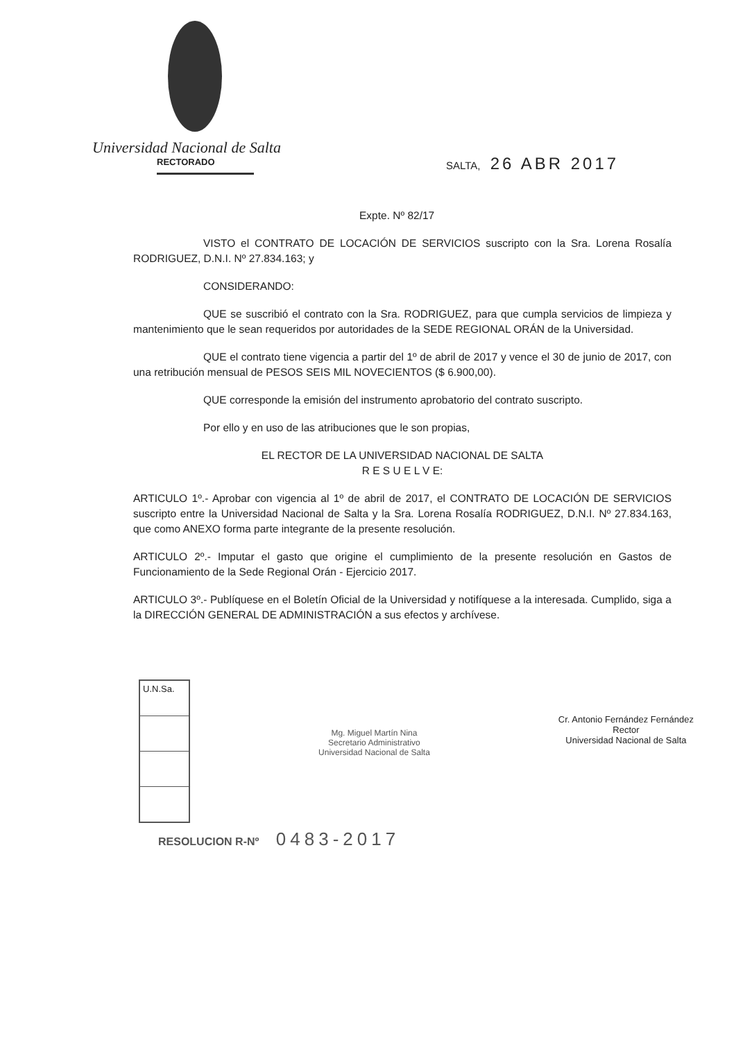Universidad Nacional de Salta
RECTORADO
SALTA, 26 ABR 2017
Expte. Nº 82/17
VISTO el CONTRATO DE LOCACIÓN DE SERVICIOS suscripto con la Sra. Lorena Rosalía RODRIGUEZ, D.N.I. Nº 27.834.163; y
CONSIDERANDO:
QUE se suscribió el contrato con la Sra. RODRIGUEZ, para que cumpla servicios de limpieza y mantenimiento que le sean requeridos por autoridades de la SEDE REGIONAL ORÁN de la Universidad.
QUE el contrato tiene vigencia a partir del 1º de abril de 2017 y vence el 30 de junio de 2017, con una retribución mensual de PESOS SEIS MIL NOVECIENTOS ($ 6.900,00).
QUE corresponde la emisión del instrumento aprobatorio del contrato suscripto.
Por ello y en uso de las atribuciones que le son propias,
EL RECTOR DE LA UNIVERSIDAD NACIONAL DE SALTA
R E S U E L V E:
ARTICULO 1º.- Aprobar con vigencia al 1º de abril de 2017, el CONTRATO DE LOCACIÓN DE SERVICIOS suscripto entre la Universidad Nacional de Salta y la Sra. Lorena Rosalía RODRIGUEZ, D.N.I. Nº 27.834.163, que como ANEXO forma parte integrante de la presente resolución.
ARTICULO 2º.- Imputar el gasto que origine el cumplimiento de la presente resolución en Gastos de Funcionamiento de la Sede Regional Orán - Ejercicio 2017.
ARTICULO 3º.- Publíquese en el Boletín Oficial de la Universidad y notifíquese a la interesada. Cumplido, siga a la DIRECCIÓN GENERAL DE ADMINISTRACIÓN a sus efectos y archívese.
U.N.Sa.
Mg. Miguel Martín Nina
Secretario Administrativo
Universidad Nacional de Salta
Cr. Antonio Fernández Fernández
Rector
Universidad Nacional de Salta
RESOLUCION R-Nº 0483-2017